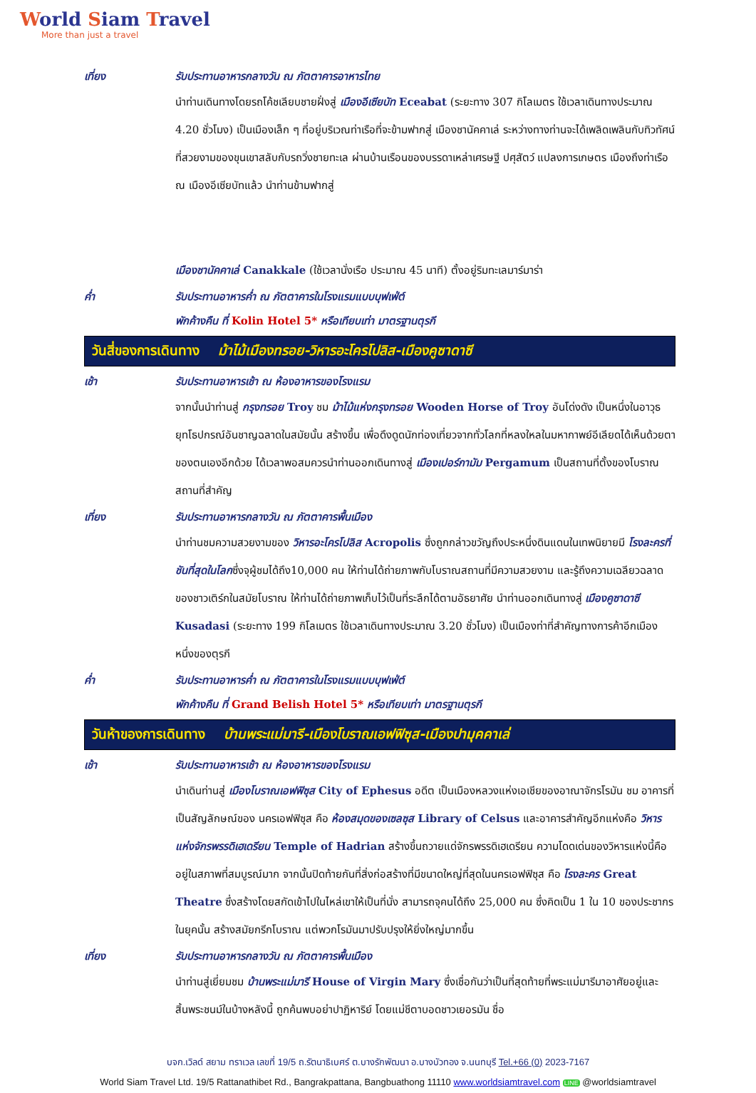World Siam Travel
More than just a travel
เที่ยง รับประทานอาหารกลางวัน ณ ภัตตาคารอาหารไทย
นำท่านเดินทางโดยรถโค้ชเลียบชายฝั่งสู่ เมืองอีเซียบัท Eceabat (ระยะทาง 307 กิโลเมตร ใช้เวลาเดินทางประมาณ 4.20 ชั่วโมง) เป็นเมืองเล็ก ๆ ที่อยู่บริเวณท่าเรือที่จะข้ามฟากสู่ เมืองชานัคคาเล่ ระหว่างทางท่านจะได้เพลิดเพลินกับทิวทัศน์ที่สวยงามของขุนเขาสลับกับรถวิ่งชายทะเล ผ่านบ้านเรือนของบรรดาเหล่าเศรษฐี ปศุสัตว์ แปลงการเกษตร เมืองถึงท่าเรือ ณ เมืองอีเซียบัทแล้ว นำท่านข้ามฟากสู่
เมืองชานัคคาเล่ Canakkale (ใช้เวลานั่งเรือ ประมาณ 45 นาที) ตั้งอยู่ริมทะเลมาร์มาร่า
ค่ำ รับประทานอาหารค่ำ ณ ภัตตาคารในโรงแรมแบบบุฟเฟ่ต์
พักค้างคืน ที่ Kolin Hotel 5* หรือเทียบเท่า มาตรฐานตุรกี
วันสี่ของการเดินทาง ม้าไม้เมืองทรอย-วิหารอะโครโปลิส-เมืองคูซาดาซี
เช้า รับประทานอาหารเช้า ณ ห้องอาหารของโรงแรม
จากนั้นนำท่านสู่ กรุงทรอย Troy ชม ม้าไม้แห่งกรุงทรอย Wooden Horse of Troy อันโด่งดัง เป็นหนึ่งในอาวุธยุทโธปกรณ์อันชาญฉลาดในสมัยนั้น สร้างขึ้น เพื่อดึงดูดนักท่องเที่ยวจากทั่วโลกที่หลงใหลในมหากาพย์อีเลียดได้เห็นด้วยตาของตนเองอีกด้วย ได้เวลาพอสมควรนำท่านออกเดินทางสู่ เมืองเปอร์กามัม Pergamum เป็นสถานที่ตั้งของโบราณสถานที่สำคัญ
เที่ยง รับประทานอาหารกลางวัน ณ ภัตตาคารพื้นเมือง
นำท่านชมความสวยงามของ วิหารอะโครโปลิส Acropolis ซึ่งถูกกล่าวขวัญถึงประหนึ่งดินแดนในเทพนิยายมี โรงละครที่ชันที่สุดในโลกซึ่งจุผู้ชมได้ถึง10,000 คน ให้ท่านได้ถ่ายภาพกับโบราณสถานที่มีความสวยงาม และรู้ถึงความเฉลียวฉลาดของชาวเติร์กในสมัยโบราณ ให้ท่านได้ถ่ายภาพเก็บไว้เป็นที่ระลึกได้ตามอัธยาศัย นำท่านออกเดินทางสู่ เมืองคูซาดาซี Kusadasi (ระยะทาง 199 กิโลเมตร ใช้เวลาเดินทางประมาณ 3.20 ชั่วโมง) เป็นเมืองท่าที่สำคัญทางการค้าอีกเมืองหนึ่งของตุรกี
ค่ำ รับประทานอาหารค่ำ ณ ภัตตาคารในโรงแรมแบบบุฟเฟ่ต์
พักค้างคืน ที่ Grand Belish Hotel 5* หรือเทียบเท่า มาตรฐานตุรกี
วันห้าของการเดินทาง บ้านพระแม่มารี-เมืองโบราณเอฟฟิซุส-เมืองปามุคคาเล่
เช้า รับประทานอาหารเช้า ณ ห้องอาหารของโรงแรม
นำเดินท่านสู่ เมืองโบราณเอฟฟิซุส City of Ephesus อดีต เป็นเมืองหลวงแห่งเอเชียของอาณาจักรโรมัน ชม อาคารที่เป็นสัญลักษณ์ของ นครเอฟฟิซุส คือ ห้องสมุดของเซลซุส Library of Celsus และอาคารสำคัญอีกแห่งคือ วิหารแห่งจักรพรรดิเฮเดรียน Temple of Hadrian สร้างขึ้นถวายแด่จักรพรรดิเฮเดรียน ความโดดเด่นของวิหารแห่งนี้คืออยู่ในสภาพที่สมบูรณ์มาก จากนั้นปิดท้ายกันที่สิ่งก่อสร้างที่มีขนาดใหญ่ที่สุดในนครเอฟฟิซุส คือ โรงละคร Great Theatre ซึ่งสร้างโดยสกัดเข้าไปในไหล่เขาให้เป็นที่นั่ง สามารถจุคนได้ถึง 25,000 คน ซึ่งคิดเป็น 1 ใน 10 ของประชากรในยุคนั้น สร้างสมัยกรีกโบราณ แต่พวกโรมันมาปรับปรุงให้ยิ่งใหญ่มากขึ้น
เที่ยง รับประทานอาหารกลางวัน ณ ภัตตาคารพื้นเมือง
นำท่านสู่เยี่ยมชม บ้านพระแม่มารี House of Virgin Mary ซึ่งเชื่อกันว่าเป็นที่สุดท้ายที่พระแม่มารีมาอาศัยอยู่และสิ้นพระชนม์ในบ้างหลังนี้ ถูกค้นพบอย่าปาฏิหาริย์ โดยแม่ชีตาบอดชาวเยอรมัน ชื่อ
บจก.เวิลด์ สยาม ทราเวล เลขที่ 19/5 ถ.รัตนาธิเบศร์ ต.บางรักพัฒนา อ.บางบัวทอง จ.นนทบุรี Tel.+66 (0) 2023-7167
World Siam Travel Ltd. 19/5 Rattanathibet Rd., Bangrakpattana, Bangbuathong 11110 www.worldsiamtravel.com LINE @worldsiamtravel